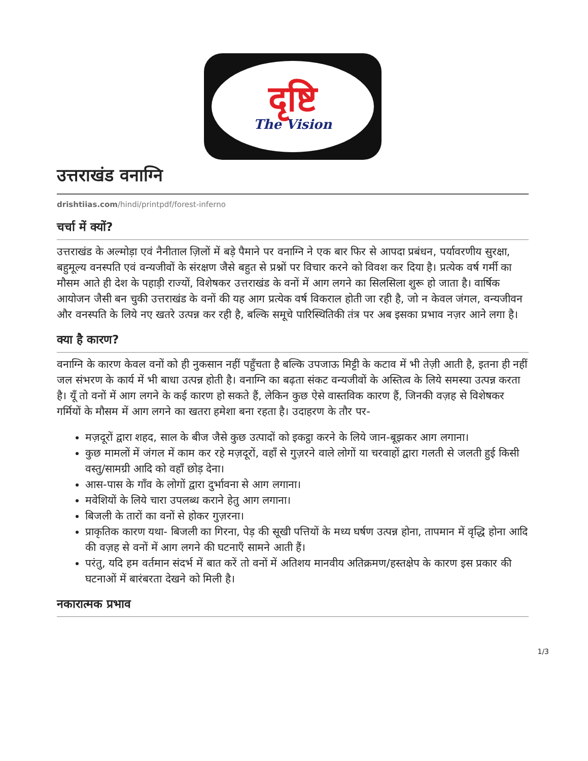दृष्टि
The Vision
उत्तराखंड वनाग्नि
drishtiias.com/hindi/printpdf/forest-inferno
चर्चा में क्यों?
उत्तराखंड के अल्मोड़ा एवं नैनीताल ज़िलों में बड़े पैमाने पर वनाग्नि ने एक बार फिर से आपदा प्रबंधन, पर्यावरणीय सुरक्षा, बहुमूल्य वनस्पति एवं वन्यजीवों के संरक्षण जैसे बहुत से प्रश्नों पर विचार करने को विवश कर दिया है। प्रत्येक वर्ष गर्मी का मौसम आते ही देश के पहाड़ी राज्यों, विशेषकर उत्तराखंड के वनों में आग लगने का सिलसिला शुरू हो जाता है। वार्षिक आयोजन जैसी बन चुकी उत्तराखंड के वनों की यह आग प्रत्येक वर्ष विकराल होती जा रही है, जो न केवल जंगल, वन्यजीवन और वनस्पति के लिये नए खतरे उत्पन्न कर रही है, बल्कि समूचे पारिस्थितिकी तंत्र पर अब इसका प्रभाव नज़र आने लगा है।
क्या है कारण?
वनाग्नि के कारण केवल वनों को ही नुकसान नहीं पहुँचता है बल्कि उपजाऊ मिट्टी के कटाव में भी तेज़ी आती है, इतना ही नहीं जल संभरण के कार्य में भी बाधा उत्पन्न होती है। वनाग्नि का बढ़ता संकट वन्यजीवों के अस्तित्व के लिये समस्या उत्पन्न करता है। यूँ तो वनों में आग लगने के कई कारण हो सकते हैं, लेकिन कुछ ऐसे वास्तविक कारण हैं, जिनकी वज़ह से विशेषकर गर्मियों के मौसम में आग लगने का खतरा हमेशा बना रहता है। उदाहरण के तौर पर-
मज़दूरों द्वारा शहद, साल के बीज जैसे कुछ उत्पादों को इकट्ठा करने के लिये जान-बूझकर आग लगाना।
कुछ मामलों में जंगल में काम कर रहे मज़दूरों, वहाँ से गुज़रने वाले लोगों या चरवाहों द्वारा गलती से जलती हुई किसी वस्तु/सामग्री आदि को वहाँ छोड़ देना।
आस-पास के गाँव के लोगों द्वारा दुर्भावना से आग लगाना।
मवेशियों के लिये चारा उपलब्ध कराने हेतु आग लगाना।
बिजली के तारों का वनों से होकर गुज़रना।
प्राकृतिक कारण यथा- बिजली का गिरना, पेड़ की सूखी पत्तियों के मध्य घर्षण उत्पन्न होना, तापमान में वृद्धि होना आदि की वज़ह से वनों में आग लगने की घटनाएँ सामने आती हैं।
परंतु, यदि हम वर्तमान संदर्भ में बात करें तो वनों में अतिशय मानवीय अतिक्रमण/हस्तक्षेप के कारण इस प्रकार की घटनाओं में बारंबरता देखने को मिली है।
नकारात्मक प्रभाव
1/3